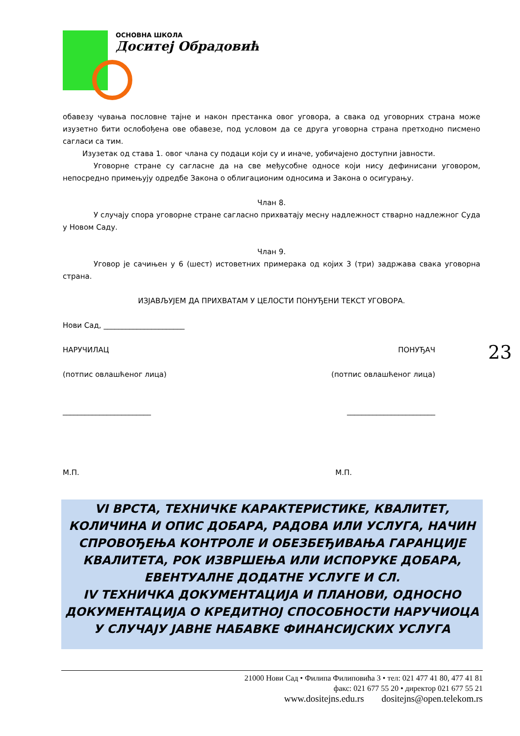ОСНОВНА ШКОЛА
Доситеј Обрадовић
обавезу чувања пословне тајне и након престанка овог уговора, а свака од уговорних страна може изузетно бити ослобођена ове обавезе, под условом да се друга уговорна страна претходно писмено сагласи са тим.
Изузетак од става 1. овог члана су подаци који су и иначе, уобичајено доступни јавности.
Уговорне стране су сагласне да на све међусобне односе који нису дефинисани уговором, непосредно примењују одредбе Закона о облигационим односима и Закона о осигурању.
Члан 8.
У случају спора уговорне стране сагласно прихватају месну надлежност стварно надлежног Суда у Новом Саду.
Члан 9.
Уговор је сачињен у 6 (шест) истоветних примерака од којих 3 (три) задржава свака уговорна страна.
ИЗЈАВЉУЈЕМ ДА ПРИХВАТАМ У ЦЕЛОСТИ ПОНУЂЕНИ ТЕКСТ УГОВОРА.
Нови Сад, ______________________
НАРУЧИЛАЦ ПОНУЂАЧ
(потпис овлашћеног лица) (потпис овлашћеног лица)
________________________ ________________________
М.П. М.П.
23
VI ВРСТА, ТЕХНИЧКЕ КАРАКТЕРИСТИКЕ, КВАЛИТЕТ, КОЛИЧИНА И ОПИС ДОБАРА, РАДОВА ИЛИ УСЛУГА, НАЧИН СПРОВОЂЕЊА КОНТРОЛЕ И ОБЕЗБЕЂИВАЊА ГАРАНЦИЈЕ КВАЛИТЕТА, РОК ИЗВРШЕЊА ИЛИ ИСПОРУКЕ ДОБАРА, ЕВЕНТУАЛНЕ ДОДАТНЕ УСЛУГЕ И СЛ.
IV ТЕХНИЧКА ДОКУМЕНТАЦИЈА И ПЛАНОВИ, ОДНОСНО ДОКУМЕНТАЦИЈА О КРЕДИТНОЈ СПОСОБНОСТИ НАРУЧИОЦА У СЛУЧАЈУ ЈАВНЕ НАБАВКЕ ФИНАНСИЈСКИХ УСЛУГА
21000 Нови Сад • Филипа Филиповића 3 • тел: 021 477 41 80, 477 41 81
факс: 021 677 55 20 • директор 021 677 55 21
www.dositejns.edu.rs dositejns@open.telekom.rs